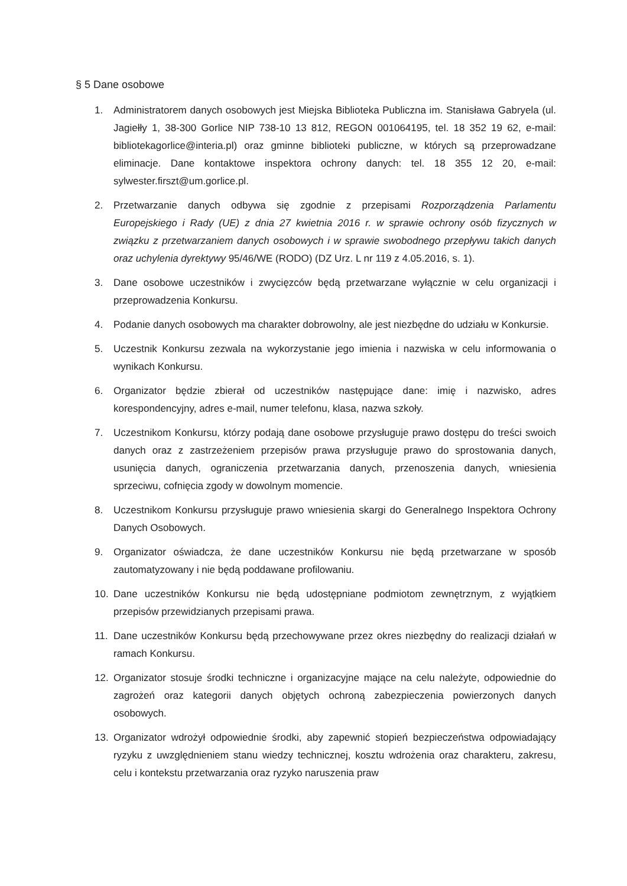§ 5 Dane osobowe
1. Administratorem danych osobowych jest Miejska Biblioteka Publiczna im. Stanisława Gabryela (ul. Jagiełły 1, 38-300 Gorlice NIP 738-10 13 812, REGON 001064195, tel. 18 352 19 62, e-mail: bibliotekagorlice@interia.pl) oraz gminne biblioteki publiczne, w których są przeprowadzane eliminacje. Dane kontaktowe inspektora ochrony danych: tel. 18 355 12 20, e-mail: sylwester.firszt@um.gorlice.pl.
2. Przetwarzanie danych odbywa się zgodnie z przepisami Rozporządzenia Parlamentu Europejskiego i Rady (UE) z dnia 27 kwietnia 2016 r. w sprawie ochrony osób fizycznych w związku z przetwarzaniem danych osobowych i w sprawie swobodnego przepływu takich danych oraz uchylenia dyrektywy 95/46/WE (RODO) (DZ Urz. L nr 119 z 4.05.2016, s. 1).
3. Dane osobowe uczestników i zwycięzców będą przetwarzane wyłącznie w celu organizacji i przeprowadzenia Konkursu.
4. Podanie danych osobowych ma charakter dobrowolny, ale jest niezbędne do udziału w Konkursie.
5. Uczestnik Konkursu zezwala na wykorzystanie jego imienia i nazwiska w celu informowania o wynikach Konkursu.
6. Organizator będzie zbierał od uczestników następujące dane: imię i nazwisko, adres korespondencyjny, adres e-mail, numer telefonu, klasa, nazwa szkoły.
7. Uczestnikom Konkursu, którzy podają dane osobowe przysługuje prawo dostępu do treści swoich danych oraz z zastrzeżeniem przepisów prawa przysługuje prawo do sprostowania danych, usunięcia danych, ograniczenia przetwarzania danych, przenoszenia danych, wniesienia sprzeciwu, cofnięcia zgody w dowolnym momencie.
8. Uczestnikom Konkursu przysługuje prawo wniesienia skargi do Generalnego Inspektora Ochrony Danych Osobowych.
9. Organizator oświadcza, że dane uczestników Konkursu nie będą przetwarzane w sposób zautomatyzowany i nie będą poddawane profilowaniu.
10. Dane uczestników Konkursu nie będą udostępniane podmiotom zewnętrznym, z wyjątkiem przepisów przewidzianych przepisami prawa.
11. Dane uczestników Konkursu będą przechowywane przez okres niezbędny do realizacji działań w ramach Konkursu.
12. Organizator stosuje środki techniczne i organizacyjne mające na celu należyte, odpowiednie do zagrożeń oraz kategorii danych objętych ochroną zabezpieczenia powierzonych danych osobowych.
13. Organizator wdrożył odpowiednie środki, aby zapewnić stopień bezpieczeństwa odpowiadający ryzyku z uwzględnieniem stanu wiedzy technicznej, kosztu wdrożenia oraz charakteru, zakresu, celu i kontekstu przetwarzania oraz ryzyko naruszenia praw